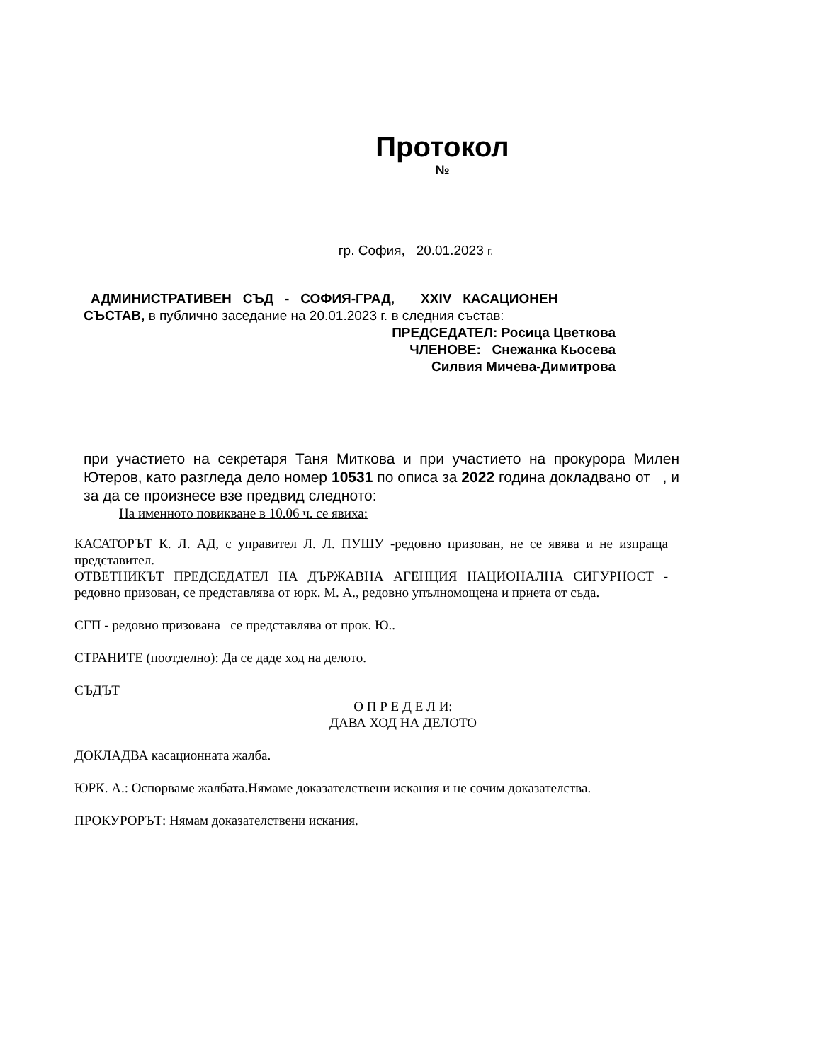Протокол
№
гр. София, 20.01.2023 г.
АДМИНИСТРАТИВЕН СЪД - СОФИЯ-ГРАД, XXIV КАСАЦИОНЕН
СЪСТАВ, в публично заседание на 20.01.2023 г. в следния състав:
ПРЕДСЕДАТЕЛ: Росица Цветкова
ЧЛЕНОВЕ: Снежанка Кьосева
Силвия Мичева-Димитрова
при участието на секретаря Таня Миткова и при участието на прокурора Милен Ютеров, като разгледа дело номер 10531 по описа за 2022 година докладвано от , и за да се произнесе взе предвид следното:
На именното повикване в 10.06 ч. се явиха:
КАСАТОРЪТ К. Л. АД, с управител Л. Л. ПУШУ -редовно призован, не се явява и не изпраща представител.
ОТВЕТНИКЪТ ПРЕДСЕДАТЕЛ НА ДЪРЖАВНА АГЕНЦИЯ НАЦИОНАЛНА СИГУРНОСТ - редовно призован, се представлява от юрк. М. А., редовно упълномощена и приета от съда.
СГП - редовно призована се представлява от прок. Ю..
СТРАНИТЕ (поотделно): Да се даде ход на делото.
СЪДЪТ
О П Р Е Д Е Л И:
ДАВА ХОД НА ДЕЛОТО
ДОКЛАДВА касационната жалба.
ЮРК. А.: Оспорваме жалбата.Нямаме доказателствени искания и не сочим доказателства.
ПРОКУРОРЪТ: Нямам доказателствени искания.